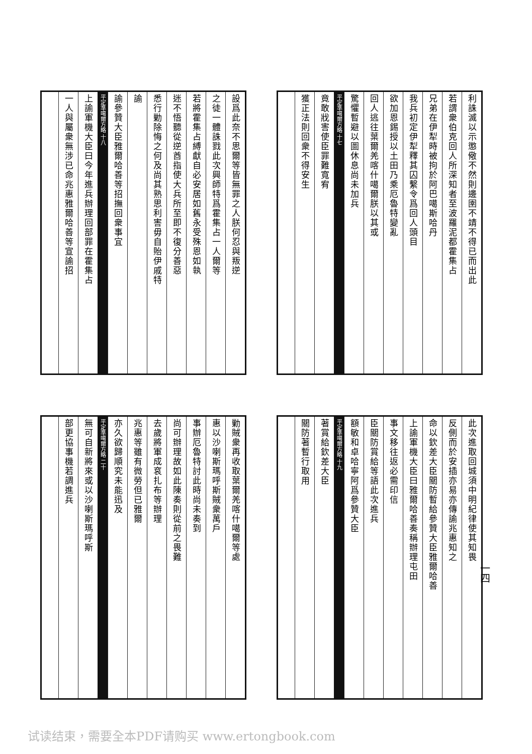設爲此奈不思爾等皆無罪之人朕何忍與叛逆
之徒一體誅戮此次興師特爲霍集占一人爾等
若將霍集占縛獻自必安居如舊永受殊恩如執
迷不悟聽從逆酋指使大兵所至即不復分善惡
悉行勦除悔之何及尚其熟思利害毋自貽伊戚特
諭
諭參贊大臣雅爾哈善等招撫回衆事宜
平定準噶爾方略 十八
上諭軍機大臣曰今年進兵辦理回部罪在霍集占
一人與屬衆無涉已命兆惠雅爾哈善等宣諭招
利誅滅以示懲儆不然則邊圉不靖不得已而出此
若謂衆伯克回人所深知者至波羅泥都霍集占
兄弟在伊犁時被拘於阿巴噶斯哈丹
我兵初定伊犁釋其囚繫令爲回人頭目
欲加恩錫授以土田乃乘厄魯特變亂
回人逃往葉爾羌喀什噶爾朕以其或
驚懼暫避以圖休息尚未加兵
平定準噶爾方略 十七
竟敢戕害使臣罪難寬宥
獲正法則回衆不得安生
勦賊衆再收取葉爾羌喀什噶爾等處
惠以沙喇斯瑪呼斯賊衆萬戶
事辦厄魯特討此時尚未奏到
尚可辦理故如此陳奏則從前之畏難
去歲將軍成袞扎布等辦理
兆惠等雖有微勞但已雅爾
亦久欲歸順究未能迅及
平定準噶爾方略 二十
無可自新將來或以沙喇斯瑪呼斯
部更協事機若調進兵
此次進取回城須中明紀律使其知畏
反側而於安插亦易亦傳諭兆惠知之
命以欽差大臣關防暫給參贊大臣雅爾哈善
上諭軍機大臣曰雅爾哈善奏稱辦理屯田
事文移往返必需印信
臣關防賞給等語此次進兵
額敏和卓哈寧阿爲參贊大臣
平定準噶爾方略 十九
著賞給欽差大臣
關防著暫行取用
一四
试读结束，需要全本PDF请购买 www.ertongbook.com